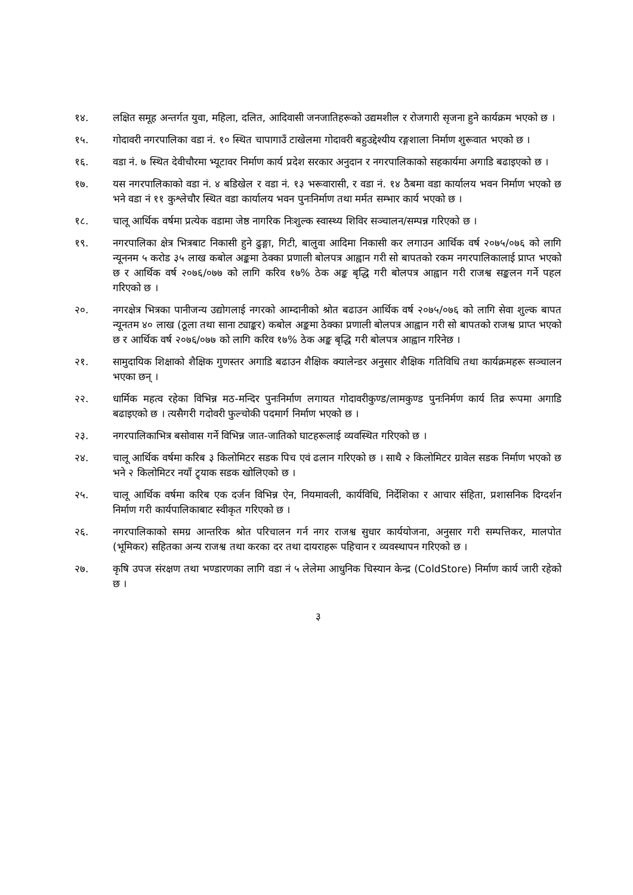१४. लक्षित समूह अन्तर्गत युवा, महिला, दलित, आदिवासी जनजातिहरूको उद्यमशील र रोजगारी सृजना हुने कार्यक्रम भएको छ ।
१५. गोदावरी नगरपालिका वडा नं. १० स्थित चापागाउँ टाखेलमा गोदावरी बहुउद्देश्यीय रङ्गशाला निर्माण शुरूवात भएको छ ।
१६. वडा नं. ७ स्थित देवीचौरमा भ्यूटावर निर्माण कार्य प्रदेश सरकार अनुदान र नगरपालिकाको सहकार्यमा अगाडि बढाइएको छ ।
१७. यस नगरपालिकाको वडा नं. ४ बडिखेल र वडा नं. १३ भरूवारासी, र वडा नं. १४ ठैबमा वडा कार्यालय भवन निर्माण भएको छ भने वडा नं ११ कुश्लेचौर स्थित वडा कार्यालय भवन पुनःनिर्माण तथा मर्मत सम्भार कार्य भएको छ ।
१८. चालू आर्थिक वर्षमा प्रत्येक वडामा जेष्ठ नागरिक निःशुल्क स्वास्थ्य शिविर सञ्चालन/सम्पन्न गरिएको छ ।
१९. नगरपालिका क्षेत्र भित्रबाट निकासी हुने ढुङ्गा, गिटी, बालुवा आदिमा निकासी कर लगाउन आर्थिक वर्ष २०७५/०७६ को लागि न्यूननम ५ करोड ३५ लाख कबोल अङ्कमा ठेक्का प्रणाली बोलपत्र आह्वान गरी सो बापतको रकम नगरपालिकालाई प्राप्त भएको छ र आर्थिक वर्ष २०७६/०७७ को लागि करिव १७% ठेक अङ्क बृद्धि गरी बोलपत्र आह्वान गरी राजश्व सङ्कलन गर्ने पहल गरिएको छ ।
२०. नगरक्षेत्र भित्रका पानीजन्य उद्योगलाई नगरको आम्दानीको श्रोत बढाउन आर्थिक वर्ष २०७५/०७६ को लागि सेवा शुल्क बापत न्यूनतम ४० लाख (ठूला तथा साना ट्याङ्कर) कबोल अङ्कमा ठेक्का प्रणाली बोलपत्र आह्वान गरी सो बापतको राजश्व प्राप्त भएको छ र आर्थिक वर्ष २०७६/०७७ को लागि करिव १७% ठेक अङ्क बृद्धि गरी बोलपत्र आह्वान गरिनेछ ।
२१. सामुदायिक शिक्षाको शैक्षिक गुणस्तर अगाडि बढाउन शैक्षिक क्यालेन्डर अनुसार शैक्षिक गतिविधि तथा कार्यक्रमहरू सञ्चालन भएका छन् ।
२२. धार्मिक महत्व रहेका विभिन्न मठ-मन्दिर पुनःनिर्माण लगायत गोदावरीकुण्ड/लामकुण्ड पुनःनिर्मण कार्य तिव्र रूपमा अगाडि बढाइएको छ । त्यसैगरी गदोवरी फुल्चोकी पदमार्ग निर्माण भएको छ ।
२३. नगरपालिकाभित्र बसोवास गर्ने विभिन्न जात-जातिको घाटहरूलाई व्यवस्थित गरिएको छ ।
२४. चालू आर्थिक वर्षमा करिब ३ किलोमिटर सडक पिच एवं ढलान गरिएको छ । साथै २ किलोमिटर ग्रावेल सडक निर्माण भएको छ भने २ किलोमिटर नयाँ ट्र्याक सडक खोलिएको छ ।
२५. चालू आर्थिक वर्षमा करिब एक दर्जन विभिन्न ऐन, नियमावली, कार्यविधि, निर्देशिका र आचार संहिता, प्रशासनिक दिग्दर्शन निर्माण गरी कार्यपालिकाबाट स्वीकृत गरिएको छ ।
२६. नगरपालिकाको समग्र आन्तरिक श्रोत परिचालन गर्न नगर राजश्व सुधार कार्ययोजना, अनुसार गरी सम्पत्तिकर, मालपोत (भूमिकर) सहितका अन्य राजश्व तथा करका दर तथा दायराहरू पहिचान र व्यवस्थापन गरिएको छ ।
२७. कृषि उपज संरक्षण तथा भण्डारणका लागि वडा नं ५ लेलेमा आधुनिक चिस्यान केन्द्र (ColdStore) निर्माण कार्य जारी रहेको छ ।
३